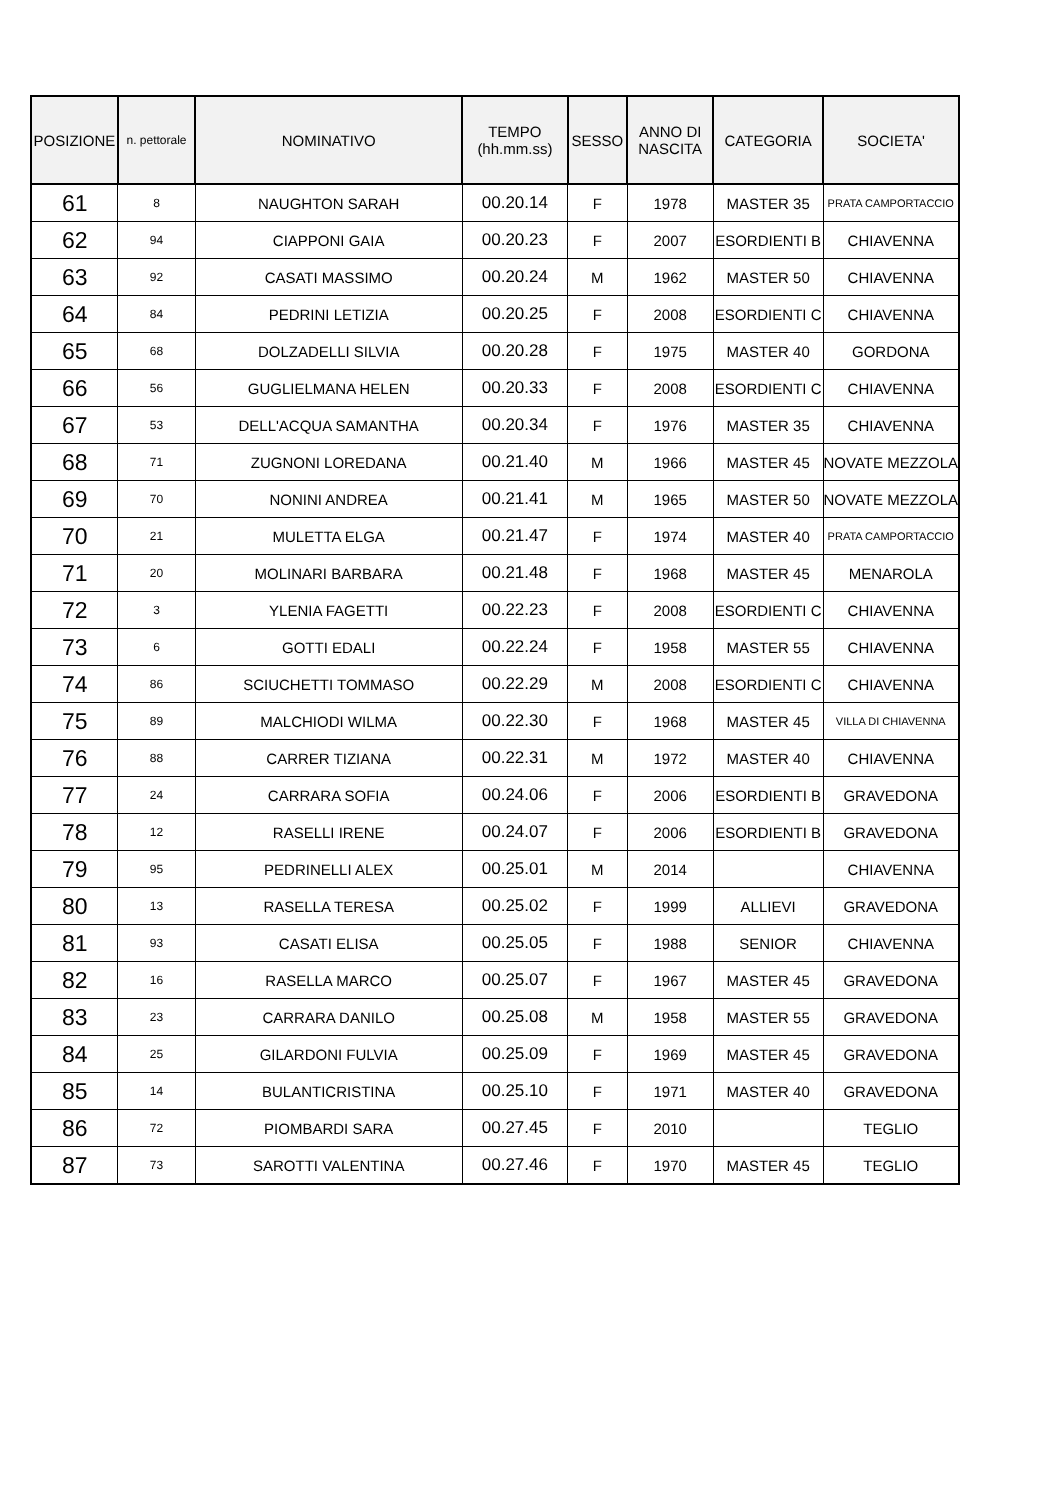| POSIZIONE | n. pettorale | NOMINATIVO | TEMPO (hh.mm.ss) | SESSO | ANNO DI NASCITA | CATEGORIA | SOCIETA' |
| --- | --- | --- | --- | --- | --- | --- | --- |
| 61 | 8 | NAUGHTON SARAH | 00.20.14 | F | 1978 | MASTER 35 | PRATA CAMPORTACCIO |
| 62 | 94 | CIAPPONI GAIA | 00.20.23 | F | 2007 | ESORDIENTI B | CHIAVENNA |
| 63 | 92 | CASATI MASSIMO | 00.20.24 | M | 1962 | MASTER 50 | CHIAVENNA |
| 64 | 84 | PEDRINI LETIZIA | 00.20.25 | F | 2008 | ESORDIENTI C | CHIAVENNA |
| 65 | 68 | DOLZADELLI SILVIA | 00.20.28 | F | 1975 | MASTER 40 | GORDONA |
| 66 | 56 | GUGLIELMANA HELEN | 00.20.33 | F | 2008 | ESORDIENTI C | CHIAVENNA |
| 67 | 53 | DELL'ACQUA SAMANTHA | 00.20.34 | F | 1976 | MASTER 35 | CHIAVENNA |
| 68 | 71 | ZUGNONI LOREDANA | 00.21.40 | M | 1966 | MASTER 45 | NOVATE MEZZOLA |
| 69 | 70 | NONINI ANDREA | 00.21.41 | M | 1965 | MASTER 50 | NOVATE MEZZOLA |
| 70 | 21 | MULETTA ELGA | 00.21.47 | F | 1974 | MASTER 40 | PRATA CAMPORTACCIO |
| 71 | 20 | MOLINARI BARBARA | 00.21.48 | F | 1968 | MASTER 45 | MENAROLA |
| 72 | 3 | YLENIA FAGETTI | 00.22.23 | F | 2008 | ESORDIENTI C | CHIAVENNA |
| 73 | 6 | GOTTI EDALI | 00.22.24 | F | 1958 | MASTER 55 | CHIAVENNA |
| 74 | 86 | SCIUCHETTI TOMMASO | 00.22.29 | M | 2008 | ESORDIENTI C | CHIAVENNA |
| 75 | 89 | MALCHIODI WILMA | 00.22.30 | F | 1968 | MASTER 45 | VILLA DI CHIAVENNA |
| 76 | 88 | CARRER TIZIANA | 00.22.31 | M | 1972 | MASTER 40 | CHIAVENNA |
| 77 | 24 | CARRARA SOFIA | 00.24.06 | F | 2006 | ESORDIENTI B | GRAVEDONA |
| 78 | 12 | RASELLI IRENE | 00.24.07 | F | 2006 | ESORDIENTI B | GRAVEDONA |
| 79 | 95 | PEDRINELLI ALEX | 00.25.01 | M | 2014 | | CHIAVENNA |
| 80 | 13 | RASELLA TERESA | 00.25.02 | F | 1999 | ALLIEVI | GRAVEDONA |
| 81 | 93 | CASATI ELISA | 00.25.05 | F | 1988 | SENIOR | CHIAVENNA |
| 82 | 16 | RASELLA MARCO | 00.25.07 | F | 1967 | MASTER 45 | GRAVEDONA |
| 83 | 23 | CARRARA DANILO | 00.25.08 | M | 1958 | MASTER 55 | GRAVEDONA |
| 84 | 25 | GILARDONI FULVIA | 00.25.09 | F | 1969 | MASTER 45 | GRAVEDONA |
| 85 | 14 | BULANTICRISTINA | 00.25.10 | F | 1971 | MASTER 40 | GRAVEDONA |
| 86 | 72 | PIOMBARDI SARA | 00.27.45 | F | 2010 | | TEGLIO |
| 87 | 73 | SAROTTI VALENTINA | 00.27.46 | F | 1970 | MASTER 45 | TEGLIO |